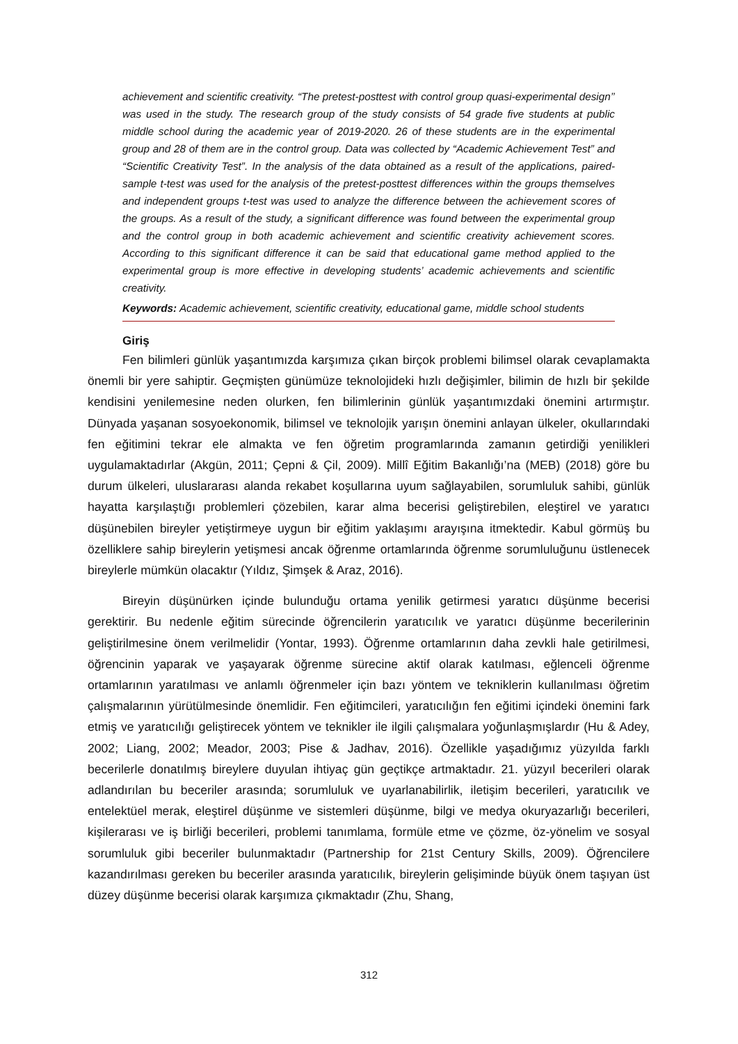achievement and scientific creativity. “The pretest-posttest with control group quasi-experimental design’’ was used in the study. The research group of the study consists of 54 grade five students at public middle school during the academic year of 2019-2020. 26 of these students are in the experimental group and 28 of them are in the control group. Data was collected by “Academic Achievement Test” and “Scientific Creativity Test”. In the analysis of the data obtained as a result of the applications, paired-sample t-test was used for the analysis of the pretest-posttest differences within the groups themselves and independent groups t-test was used to analyze the difference between the achievement scores of the groups. As a result of the study, a significant difference was found between the experimental group and the control group in both academic achievement and scientific creativity achievement scores. According to this significant difference it can be said that educational game method applied to the experimental group is more effective in developing students’ academic achievements and scientific creativity.
Keywords: Academic achievement, scientific creativity, educational game, middle school students
Giriş
Fen bilimleri günlük yaşantımızda karşımıza çıkan birçok problemi bilimsel olarak cevaplamakta önemli bir yere sahiptir. Geçmişten günümüze teknolojideki hızlı değişimler, bilimin de hızlı bir şekilde kendisini yenilemesine neden olurken, fen bilimlerinin günlük yaşantımızdaki önemini artırmıştır. Dünyada yaşanan sosyoekonomik, bilimsel ve teknolojik yarışın önemini anlayan ülkeler, okullarındaki fen eğitimini tekrar ele almakta ve fen öğretim programlarında zamanın getirdiği yenilikleri uygulamaktadırlar (Akgün, 2011; Çepni & Çil, 2009). Millî Eğitim Bakanlığı’na (MEB) (2018) göre bu durum ülkeleri, uluslararası alanda rekabet koşullarına uyum sağlayabilen, sorumluluk sahibi, günlük hayatta karşılaştığı problemleri çözebilen, karar alma becerisi geliştirebilen, eleştirel ve yaratıcı düşünebilen bireyler yetiştirmeye uygun bir eğitim yaklaşımı arayışına itmektedir. Kabul görmüş bu özelliklere sahip bireylerin yetişmesi ancak öğrenme ortamlarında öğrenme sorumluluğunu üstlenecek bireylerle mümkün olacaktır (Yıldız, Şimşek & Araz, 2016).
Bireyin düşünürken içinde bulunduğu ortama yenilik getirmesi yaratıcı düşünme becerisi gerektirir. Bu nedenle eğitim sürecinde öğrencilerin yaratıcılık ve yaratıcı düşünme becerilerinin geliştirilmesine önem verilmelidir (Yontar, 1993). Öğrenme ortamlarının daha zevkli hale getirilmesi, öğrencinin yaparak ve yaşayarak öğrenme sürecine aktif olarak katılması, eğlenceli öğrenme ortamlarının yaratılması ve anlamlı öğrenmeler için bazı yöntem ve tekniklerin kullanılması öğretim çalışmalarının yürütülmesinde önemlidir. Fen eğitimcileri, yaratıcılığın fen eğitimi içindeki önemini fark etmiş ve yaratıcılığı geliştirecek yöntem ve teknikler ile ilgili çalışmalara yoğunlaşmışlardır (Hu & Adey, 2002; Liang, 2002; Meador, 2003; Pise & Jadhav, 2016). Özellikle yaşadığımız yüzyılda farklı becerilerle donatılmış bireylere duyulan ihtiyaç gün geçtikçe artmaktadır. 21. yüzyıl becerileri olarak adlandırılan bu beceriler arasında; sorumluluk ve uyarlanabilirlik, iletişim becerileri, yaratıcılık ve entelektüel merak, eleştirel düşünme ve sistemleri düşünme, bilgi ve medya okuryazarlığı becerileri, kişilerarası ve iş birliği becerileri, problemi tanımlama, formüle etme ve çözme, öz-yönelim ve sosyal sorumluluk gibi beceriler bulunmaktadır (Partnership for 21st Century Skills, 2009). Öğrencilere kazandırılması gereken bu beceriler arasında yaratıcılık, bireylerin gelişiminde büyük önem taşıyan üst düzey düşünme becerisi olarak karşımıza çıkmaktadır (Zhu, Shang,
312